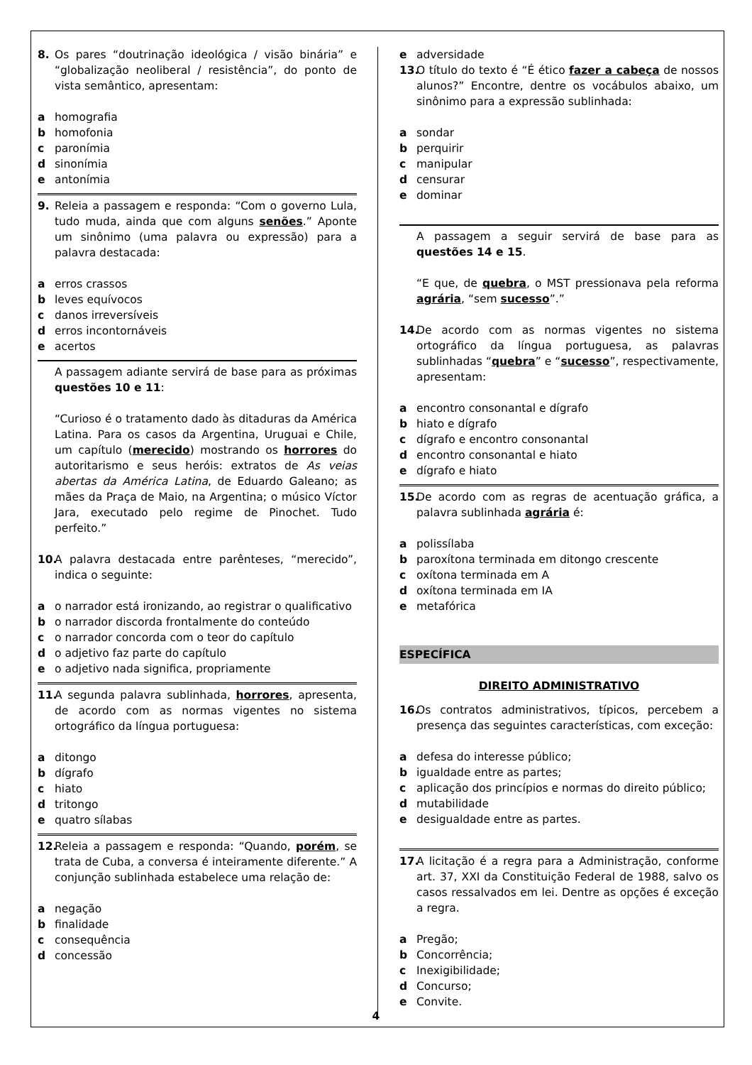8. Os pares “doutrinação ideológica / visão binária” e “globalização neoliberal / resistência”, do ponto de vista semântico, apresentam:
a homografia
b homofonia
c paronímia
d sinonímia
e antonímia
9. Releia a passagem e responda: “Com o governo Lula, tudo muda, ainda que com alguns senões.” Aponte um sinônimo (uma palavra ou expressão) para a palavra destacada:
a erros crassos
b leves equívocos
c danos irreversíveis
d erros incontornáveis
e acertos
A passagem adiante servirá de base para as próximas questões 10 e 11:
“Curioso é o tratamento dado às ditaduras da América Latina. Para os casos da Argentina, Uruguai e Chile, um capítulo (merecido) mostrando os horrores do autoritarismo e seus heróis: extratos de As veias abertas da América Latina, de Eduardo Galeano; as mães da Praça de Maio, na Argentina; o músico Víctor Jara, executado pelo regime de Pinochet. Tudo perfeito.”
10. A palavra destacada entre parênteses, “merecido”, indica o seguinte:
a o narrador está ironizando, ao registrar o qualificativo
b o narrador discorda frontalmente do conteúdo
c o narrador concorda com o teor do capítulo
d o adjetivo faz parte do capítulo
e o adjetivo nada significa, propriamente
11. A segunda palavra sublinhada, horrores, apresenta, de acordo com as normas vigentes no sistema ortográfico da língua portuguesa:
a ditongo
b dígrafo
c hiato
d tritongo
e quatro sílabas
12. Releia a passagem e responda: “Quando, porém, se trata de Cuba, a conversa é inteiramente diferente.” A conjunção sublinhada estabelece uma relação de:
a negação
b finalidade
c consequência
d concessão
e adversidade
13. O título do texto é “É ético fazer a cabeça de nossos alunos?” Encontre, dentre os vocábulos abaixo, um sinônimo para a expressão sublinhada:
a sondar
b perquirir
c manipular
d censurar
e dominar
A passagem a seguir servirá de base para as questões 14 e 15.
“E que, de quebra, o MST pressionava pela reforma agrária, “sem sucesso”.”
14. De acordo com as normas vigentes no sistema ortográfico da língua portuguesa, as palavras sublinhadas “quebra” e “sucesso”, respectivamente, apresentam:
a encontro consonantal e dígrafo
b hiato e dígrafo
c dígrafo e encontro consonantal
d encontro consonantal e hiato
e dígrafo e hiato
15. De acordo com as regras de acentuação gráfica, a palavra sublinhada agrária é:
a polissílaba
b paroxítona terminada em ditongo crescente
c oxítona terminada em A
d oxítona terminada em IA
e metafórica
ESPECÍFICA
DIREITO ADMINISTRATIVO
16. Os contratos administrativos, típicos, percebem a presença das seguintes características, com exceção:
a defesa do interesse público;
b igualdade entre as partes;
c aplicação dos princípios e normas do direito público;
d mutabilidade
e desigualdade entre as partes.
17. A licitação é a regra para a Administração, conforme art. 37, XXI da Constituição Federal de 1988, salvo os casos ressalvados em lei. Dentre as opções é exceção a regra.
a Pregão;
b Concorrência;
c Inexigibilidade;
d Concurso;
e Convite.
4